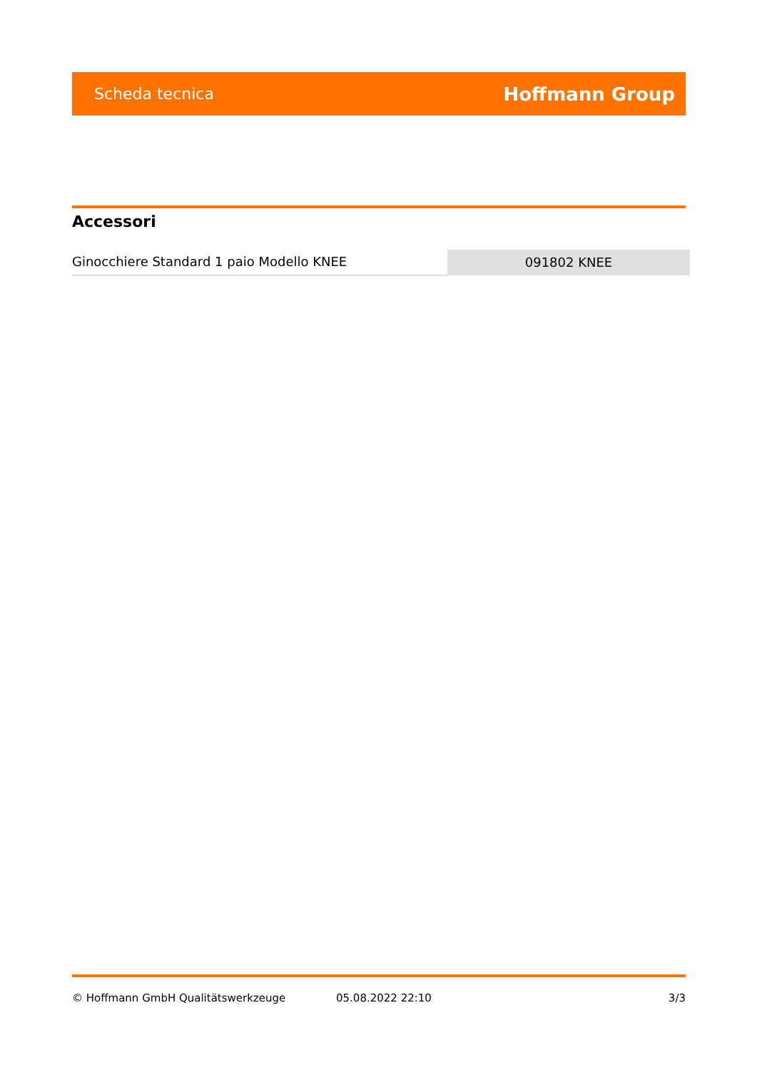Scheda tecnica Hoffmann Group
Accessori
| Ginocchiere Standard 1 paio Modello KNEE | 091802 KNEE |
© Hoffmann GmbH Qualitätswerkzeuge 05.08.2022 22:10 3/3